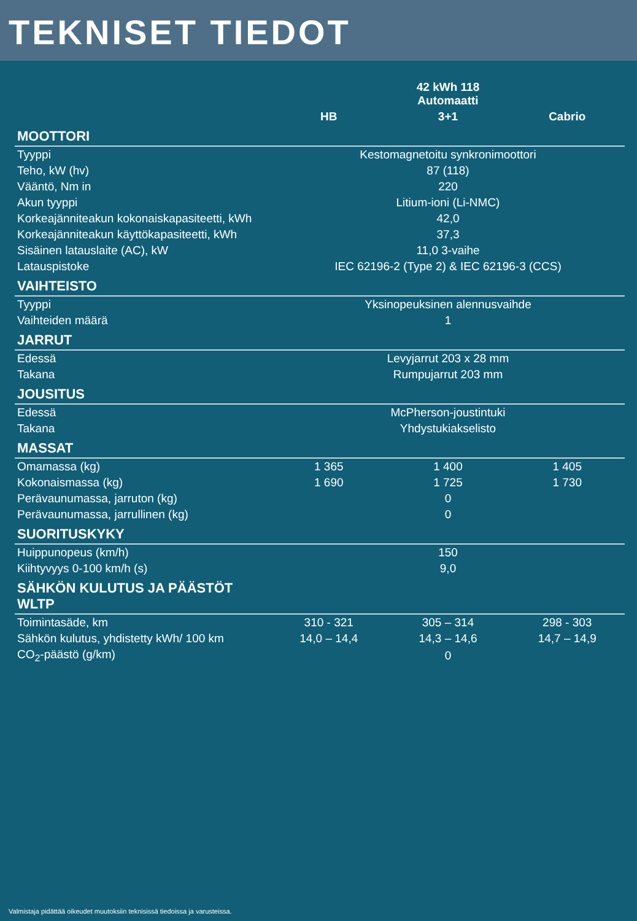TEKNISET TIEDOT
| | | 42 kWh 118 Automaatti | |
| --- | --- | --- | --- |
| | HB | 3+1 | Cabrio |
| MOOTTORI | | | |
| Tyyppi | Kestomagnetoitu synkronimoottori | | |
| Teho, kW (hv) | 87 (118) | | |
| Vääntö, Nm in | 220 | | |
| Akun tyyppi | Litium-ioni (Li-NMC) | | |
| Korkeajänniteakun kokonaiskapasiteetti, kWh | 42,0 | | |
| Korkeajänniteakun käyttökapasiteetti, kWh | 37,3 | | |
| Sisäinen latauslaite (AC), kW | 11,0 3-vaihe | | |
| Latauspistoke | IEC 62196-2 (Type 2) & IEC 62196-3 (CCS) | | |
| VAIHTEISTO | | | |
| Tyyppi | Yksinopeuksinen alennusvaihde | | |
| Vaihteiden määrä | 1 | | |
| JARRUT | | | |
| Edessä | Levyjarrut 203 x 28 mm | | |
| Takana | Rumpujarrut 203 mm | | |
| JOUSITUS | | | |
| Edessä | McPherson-joustintuki | | |
| Takana | Yhdystukiakselisto | | |
| MASSAT | | | |
| Omamassa (kg) | 1 365 | 1 400 | 1 405 |
| Kokonaismassa (kg) | 1 690 | 1 725 | 1 730 |
| Perävaunumassa, jarruton (kg) | 0 | | |
| Perävaunumassa, jarrullinen (kg) | 0 | | |
| SUORITUSKYKY | | | |
| Huippunopeus (km/h) | 150 | | |
| Kiihtyvyys 0-100 km/h (s) | 9,0 | | |
| SÄHKÖN KULUTUS JA PÄÄSTÖT WLTP | | | |
| Toimintasäde, km | 310 - 321 | 305 – 314 | 298 - 303 |
| Sähkön kulutus, yhdistetty kWh/ 100 km | 14,0 – 14,4 | 14,3 – 14,6 | 14,7 – 14,9 |
| CO<sub>2</sub>-päästö (g/km) | 0 | | |
Valmistaja pidättää oikeudet muutoksiin teknisissä tiedoissa ja varusteissa.